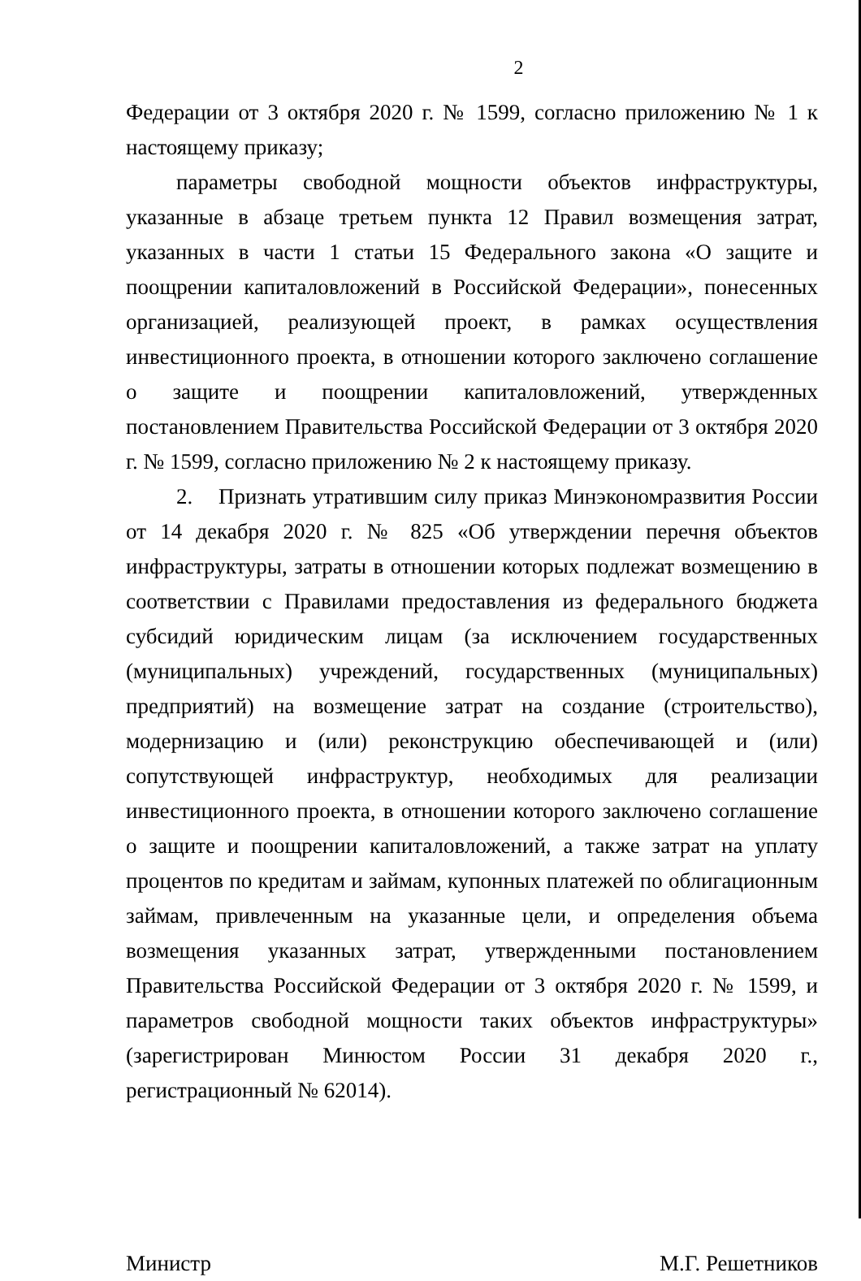2
Федерации от 3 октября 2020 г. № 1599, согласно приложению № 1 к настоящему приказу;
параметры свободной мощности объектов инфраструктуры, указанные в абзаце третьем пункта 12 Правил возмещения затрат, указанных в части 1 статьи 15 Федерального закона «О защите и поощрении капиталовложений в Российской Федерации», понесенных организацией, реализующей проект, в рамках осуществления инвестиционного проекта, в отношении которого заключено соглашение о защите и поощрении капиталовложений, утвержденных постановлением Правительства Российской Федерации от 3 октября 2020 г. № 1599, согласно приложению № 2 к настоящему приказу.
2. Признать утратившим силу приказ Минэкономразвития России от 14 декабря 2020 г. № 825 «Об утверждении перечня объектов инфраструктуры, затраты в отношении которых подлежат возмещению в соответствии с Правилами предоставления из федерального бюджета субсидий юридическим лицам (за исключением государственных (муниципальных) учреждений, государственных (муниципальных) предприятий) на возмещение затрат на создание (строительство), модернизацию и (или) реконструкцию обеспечивающей и (или) сопутствующей инфраструктур, необходимых для реализации инвестиционного проекта, в отношении которого заключено соглашение о защите и поощрении капиталовложений, а также затрат на уплату процентов по кредитам и займам, купонных платежей по облигационным займам, привлеченным на указанные цели, и определения объема возмещения указанных затрат, утвержденными постановлением Правительства Российской Федерации от 3 октября 2020 г. № 1599, и параметров свободной мощности таких объектов инфраструктуры» (зарегистрирован Минюстом России 31 декабря 2020 г., регистрационный № 62014).
Министр М.Г. Решетников